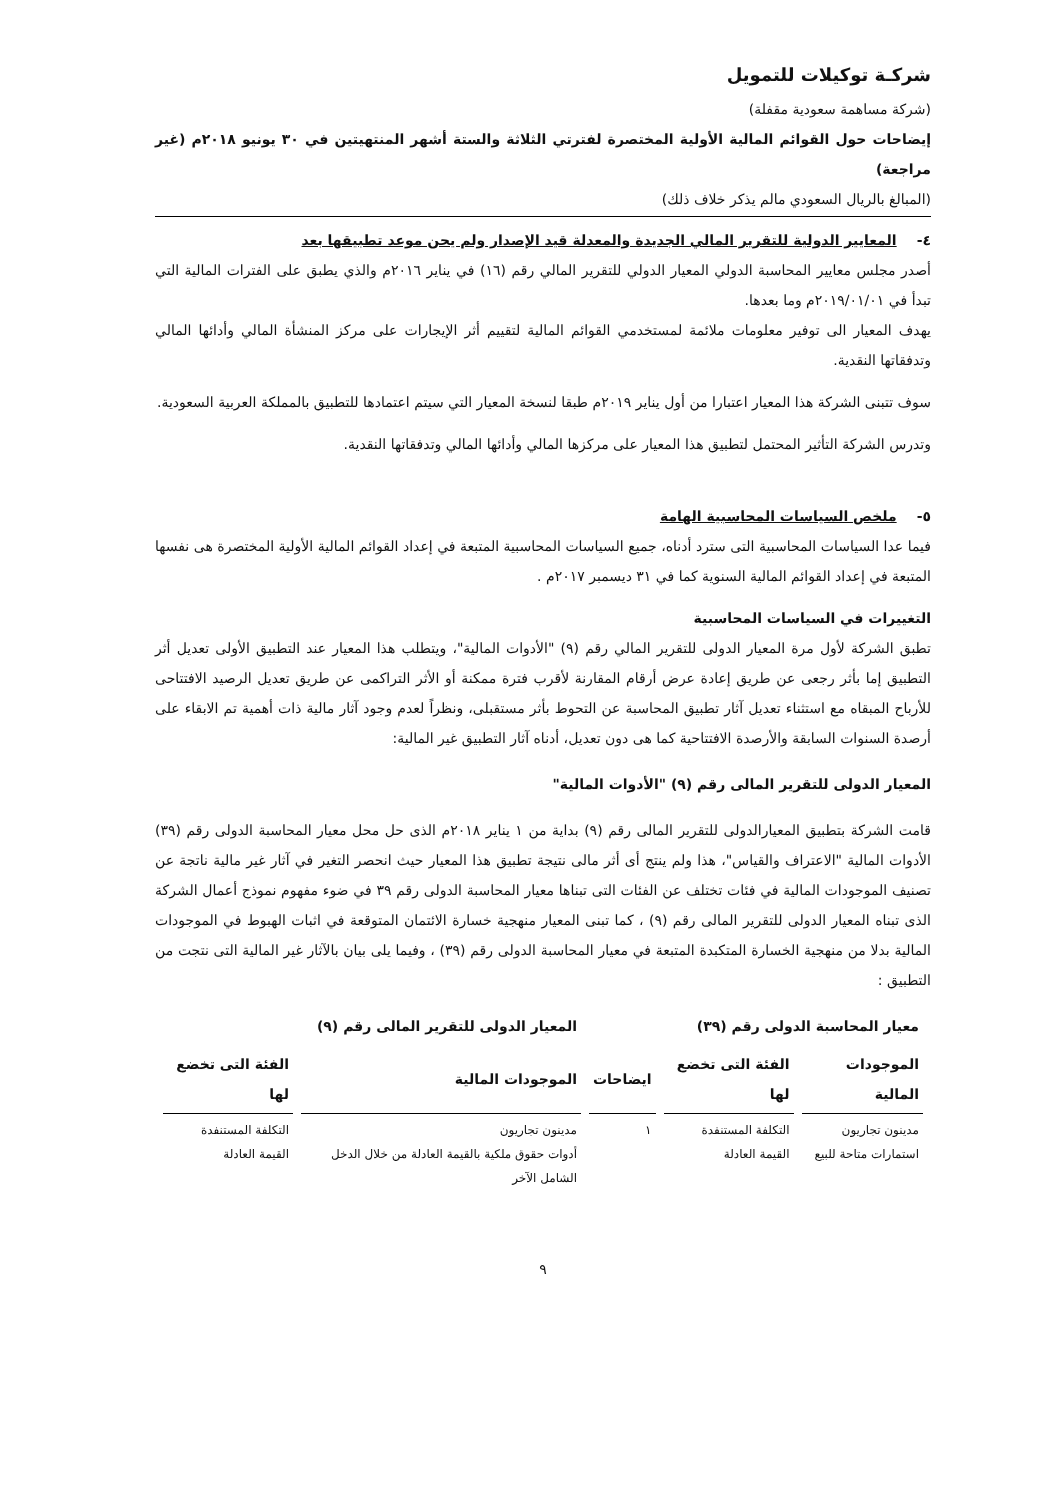شركـة توكيلات للتمويل
(شركة مساهمة سعودية مقفلة)
إيضاحات حول القوائم المالية الأولية المختصرة لفترتي الثلاثة والستة أشهر المنتهيتين في ٣٠ يونيو ٢٠١٨م (غير مراجعة)
(المبالغ بالريال السعودي مالم يذكر خلاف ذلك)
٤- المعايير الدولية للتقرير المالي الجديدة والمعدلة قيد الإصدار ولم يحن موعد تطبيقها بعد
أصدر مجلس معايير المحاسبة الدولي المعيار الدولي للتقرير المالي رقم (١٦) في يناير ٢٠١٦م والذي يطبق على الفترات المالية التي تبدأ في ٢٠١٩/٠١/٠١م وما بعدها.
يهدف المعيار الى توفير معلومات ملائمة لمستخدمي القوائم المالية لتقييم أثر الإيجارات على مركز المنشأة المالي وأدائها المالي وتدفقاتها النقدية.
سوف تتبنى الشركة هذا المعيار اعتبارا من أول يناير ٢٠١٩م طبقا لنسخة المعيار التي سيتم اعتمادها للتطبيق بالمملكة العربية السعودية.
وتدرس الشركة التأثير المحتمل لتطبيق هذا المعيار على مركزها المالي وأدائها المالي وتدفقاتها النقدية.
٥- ملخص السياسات المحاسبية الهامة
فيما عدا السياسات المحاسبية التى سترد أدناه، جميع السياسات المحاسبية المتبعة في إعداد القوائم المالية الأولية المختصرة هى نفسها المتبعة في إعداد القوائم المالية السنوية كما في ٣١ ديسمبر ٢٠١٧م .
التغييرات في السياسات المحاسبية
تطبق الشركة لأول مرة المعيار الدولى للتقرير المالي رقم (٩) "الأدوات المالية"، ويتطلب هذا المعيار عند التطبيق الأولى تعديل أثر التطبيق إما بأثر رجعى عن طريق إعادة عرض أرقام المقارنة لأقرب فترة ممكنة أو الأثر التراكمى عن طريق تعديل الرصيد الافتتاحى للأرباح المبقاه مع استثناء تعديل آثار تطبيق المحاسبة عن التحوط بأثر مستقبلى، ونظراً لعدم وجود آثار مالية ذات أهمية تم الابقاء على أرصدة السنوات السابقة والأرصدة الافتتاحية كما هى دون تعديل، أدناه آثار التطبيق غير المالية:
المعيار الدولى للتقرير المالى رقم (٩) "الأدوات المالية"
قامت الشركة بتطبيق المعيارالدولى للتقرير المالى رقم (٩) بداية من ١ يناير ٢٠١٨م الذى حل محل معيار المحاسبة الدولى رقم (٣٩) الأدوات المالية "الاعتراف والقياس"، هذا ولم ينتج أى أثر مالى نتيجة تطبيق هذا المعيار حيث انحصر التغير في آثار غير مالية ناتجة عن تصنيف الموجودات المالية في فئات تختلف عن الفئات التى تبناها معيار المحاسبة الدولى رقم ٣٩ في ضوء مفهوم نموذج أعمال الشركة الذى تبناه المعيار الدولى للتقرير المالى رقم (٩) ، كما تبنى المعيار منهجية خسارة الائتمان المتوقعة في اثبات الهبوط في الموجودات المالية بدلا من منهجية الخسارة المتكبدة المتبعة في معيار المحاسبة الدولى رقم (٣٩) ، وفيما يلى بيان بالآثار غير المالية التى نتجت من التطبيق :
| معيار المحاسبة الدولى رقم (٣٩) | | | المعيار الدولى للتقرير المالى رقم (٩) | |
| --- | --- | --- | --- | --- |
| الموجودات المالية | الفئة التى تخضع لها | ايضاحات | الموجودات المالية | الفئة التى تخضع لها |
| مدينون تجاريون استمارات متاحة للبيع | التكلفة المستنفدة القيمة العادلة | ١ | مدينون تجاريون أدوات حقوق ملكية بالقيمة العادلة من خلال الدخل الشامل الآخر | التكلفة المستنفدة القيمة العادلة |
٩